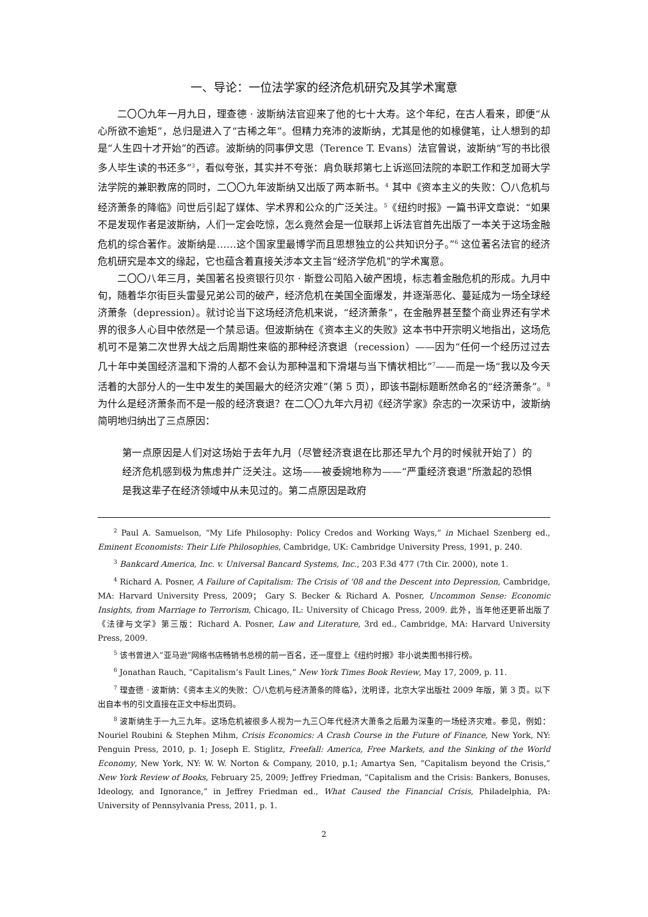一、导论：一位法学家的经济危机研究及其学术寓意
二〇〇九年一月九日，理查德 · 波斯纳法官迎来了他的七十大寿。这个年纪，在古人看来，即便“从心所欲不逾矩”，总归是进入了“古稀之年”。但精力充沛的波斯纳，尤其是他的如椽健笔，让人想到的却是“人生四十才开始”的西谚。波斯纳的同事伊文思（Terence T. Evans）法官曾说，波斯纳“写的书比很多人毕生读的书还多”<sup>3</sup>，看似夸张，其实并不夸张：肩负联邦第七上诉巡回法院的本职工作和芝加哥大学法学院的兼职教席的同时，二〇〇九年波斯纳又出版了两本新书。<sup>4</sup> 其中《资本主义的失败：〇八危机与经济萧条的降临》问世后引起了媒体、学术界和公众的广泛关注。<sup>5</sup>《纽约时报》一篇书评文章说：“如果不是发现作者是波斯纳，人们一定会吃惊，怎么竟然会是一位联邦上诉法官首先出版了一本关于这场金融危机的综合著作。波斯纳是……这个国家里最博学而且思想独立的公共知识分子。”<sup>6</sup> 这位著名法官的经济危机研究是本文的缘起，它也蕴含着直接关涉本文主旨“经济学危机”的学术寓意。
二〇〇八年三月，美国著名投资银行贝尔 · 斯登公司陷入破产困境，标志着金融危机的形成。九月中旬，随着华尔街巨头雷曼兄弟公司的破产，经济危机在美国全面爆发，并逐渐恶化、蔓延成为一场全球经济萧条（depression）。就讨论当下这场经济危机来说，“经济萧条”，在金融界甚至整个商业界还有学术界的很多人心目中依然是一个禁忌语。但波斯纳在《资本主义的失败》这本书中开宗明义地指出，这场危机可不是第二次世界大战之后周期性来临的那种经济衰退（recession）——因为“任何一个经历过过去几十年中美国经济温和下滑的人都不会认为那种温和下滑堪与当下情状相比”<sup>7</sup>——而是一场“我以及今天活着的大部分人的一生中发生的美国最大的经济灾难”（第 5 页），即该书副标题断然命名的“经济萧条”。<sup>8</sup> 为什么是经济萧条而不是一般的经济衰退？在二〇〇九年六月初《经济学家》杂志的一次采访中，波斯纳简明地归纳出了三点原因：
第一点原因是人们对这场始于去年九月（尽管经济衰退在比那还早九个月的时候就开始了）的经济危机感到极为焦虑并广泛关注。这场——被委婉地称为——“严重经济衰退”所激起的恐惧是我这辈子在经济领域中从未见过的。第二点原因是政府
<sup>2</sup> Paul A. Samuelson, “My Life Philosophy: Policy Credos and Working Ways,” in Michael Szenberg ed., Eminent Economists: Their Life Philosophies, Cambridge, UK: Cambridge University Press, 1991, p. 240.
<sup>3</sup> Bankcard America, Inc. v. Universal Bancard Systems, Inc., 203 F.3d 477 (7th Cir. 2000), note 1.
<sup>4</sup> Richard A. Posner, A Failure of Capitalism: The Crisis of ’08 and the Descent into Depression, Cambridge, MA: Harvard University Press, 2009； Gary S. Becker & Richard A. Posner, Uncommon Sense: Economic Insights, from Marriage to Terrorism, Chicago, IL: University of Chicago Press, 2009. 此外，当年他还更新出版了《法律与文学》第三版：Richard A. Posner, Law and Literature, 3rd ed., Cambridge, MA: Harvard University Press, 2009.
<sup>5</sup> 该书曾进入“亚马逊”网络书店畅销书总榜的前一百名，还一度登上《纽约时报》非小说类图书排行榜。
<sup>6</sup> Jonathan Rauch, “Capitalism’s Fault Lines,” New York Times Book Review, May 17, 2009, p. 11.
<sup>7</sup> 理查德 · 波斯纳：《资本主义的失败：〇八危机与经济萧条的降临》，沈明译，北京大学出版社 2009 年版，第 3 页。以下出自本书的引文直接在正文中标出页码。
<sup>8</sup> 波斯纳生于一九三九年。这场危机被很多人视为一九三〇年代经济大萧条之后最为深重的一场经济灾难。参见，例如：Nouriel Roubini & Stephen Mihm, Crisis Economics: A Crash Course in the Future of Finance, New York, NY: Penguin Press, 2010, p. 1; Joseph E. Stiglitz, Freefall: America, Free Markets, and the Sinking of the World Economy, New York, NY: W. W. Norton & Company, 2010, p.1; Amartya Sen, “Capitalism beyond the Crisis,” New York Review of Books, February 25, 2009; Jeffrey Friedman, “Capitalism and the Crisis: Bankers, Bonuses, Ideology, and Ignorance,” in Jeffrey Friedman ed., What Caused the Financial Crisis, Philadelphia, PA: University of Pennsylvania Press, 2011, p. 1.
2